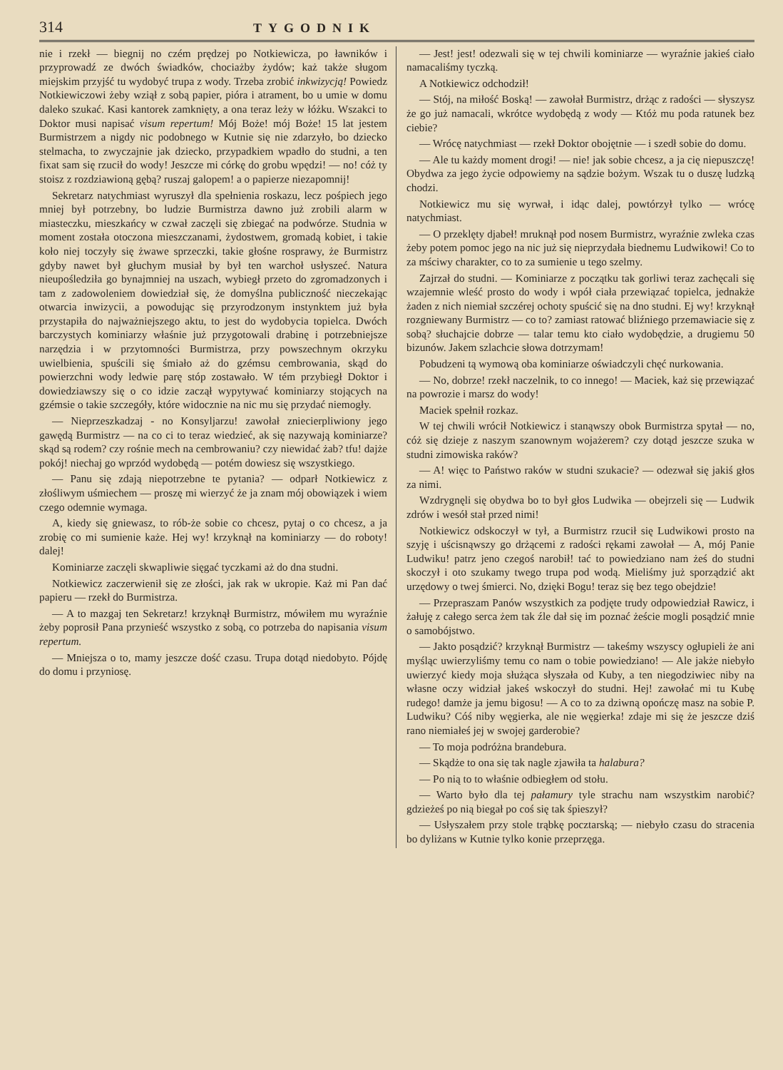314 TYGODNIK
nie i rzekł — biegnij no czém prędzej po Notkiewicza, po ławników i przyprowadź ze dwóch świadków, chociażby żydów; każ także sługom miejskim przyjść tu wydobyć trupa z wody. Trzeba zrobić inkwizycją! Powiedz Notkiewiczowi żeby wziął z sobą papier, pióra i atrament, bo u umie w domu daleko szukać. Kasi kantorek zamknięty, a ona teraz leży w łóżku. Wszakci to Doktor musi napisać visum repertum! Mój Boże! mój Boże! 15 lat jestem Burmistrzem a nigdy nic podobnego w Kutnie się nie zdarzyło, bo dziecko stelmacha, to zwyczajnie jak dziecko, przypadkiem wpadło do studni, a ten fixat sam się rzucił do wody! Jeszcze mi córkę do grobu wpędzi! — no! cóż ty stoisz z rozdziawioną gębą? ruszaj galopem! a o papierze niezapomnij!
Sekretarz natychmiast wyruszył dla spełnienia roskazu, lecz pośpiech jego mniej był potrzebny, bo ludzie Burmistrza dawno już zrobili alarm w miasteczku, mieszkańcy w czwał zaczęli się zbiegać na podwórze. Studnia w moment została otoczona mieszczanami, żydostwem, gromadą kobiet, i takie koło niej toczyły się żwawe sprzeczki, takie głośne rosprawy, że Burmistrz gdyby nawet był głuchym musiał by był ten warchoł usłyszeć. Natura nieupośledziła go bynajmniej na uszach, wybiegł przeto do zgromadzonych i tam z zadowoleniem dowiedział się, że domyślna publiczność nieczekając otwarcia inwizycii, a powodując się przyrodzonym instynktem już była przystapiła do najważniejszego aktu, to jest do wydobycia topielca. Dwóch barczystych kominiarzy właśnie już przygotowali drabinę i potrzebniejsze narzędzia i w przytomności Burmistrza, przy powszechnym okrzyku uwielbienia, spuścili się śmiało aż do gzémsu cembrowania, skąd do powierzchni wody ledwie parę stóp zostawało. W tém przybiegł Doktor i dowiedziawszy się o co idzie zaczął wypytywać kominiarzy stojących na gzémsie o takie szczegóły, które widocznie na nic mu się przydać niemogły.
— Nieprzeszkadzaj - no Konsyljarzu! zawołał zniecierpliwiony jego gawędą Burmistrz — na co ci to teraz wiedzieć, ak się nazywają kominiarze? skąd są rodem? czy rośnie mech na cembrowaniu? czy niewidać żab? tfu! dajże pokój! niechaj go wprzód wydobędą — potém dowiesz się wszystkiego.
— Panu się zdają niepotrzebne te pytania? — odparł Notkiewicz z złośliwym uśmiechem — proszę mi wierzyć że ja znam mój obowiązek i wiem czego odemnie wymaga.
A, kiedy się gniewasz, to rób-że sobie co chcesz, pytaj o co chcesz, a ja zrobię co mi sumienie każe. Hej wy! krzyknął na kominiarzy — do roboty! dalej!
Kominiarze zaczęli skwapliwie sięgać tyczkami aż do dna studni.
Notkiewicz zaczerwienił się ze złości, jak rak w ukropie. Każ mi Pan dać papieru — rzekł do Burmistrza.
— A to mazgaj ten Sekretarz! krzyknął Burmistrz, mówiłem mu wyraźnie żeby poprosił Pana przynieść wszystko z sobą, co potrzeba do napisania visum repertum.
— Mniejsza o to, mamy jeszcze dość czasu. Trupa dotąd niedobyto. Pójdę do domu i przyniosę.
— Jest! jest! odezwali się w tej chwili kominiarze — wyraźnie jakieś ciało namacaliśmy tyczką.
A Notkiewicz odchodził!
— Stój, na miłość Boską! — zawołał Burmistrz, drżąc z radości — słyszysz że go już namacali, wkrótce wydobędą z wody — Któż mu poda ratunek bez ciebie?
— Wrócę natychmiast — rzekł Doktor obojętnie — i szedł sobie do domu.
— Ale tu każdy moment drogi! — nie! jak sobie chcesz, a ja cię niepuszczę! Obydwa za jego życie odpowiemy na sądzie bożym. Wszak tu o duszę ludzką chodzi.
Notkiewicz mu się wyrwał, i idąc dalej, powtórzył tylko — wrócę natychmiast.
— O przeklęty djabeł! mruknął pod nosem Burmistrz, wyraźnie zwleka czas żeby potem pomoc jego na nic już się nieprzydała biednemu Ludwikowi! Co to za mściwy charakter, co to za sumienie u tego szelmy.
Zajrzał do studni. — Kominiarze z początku tak gorliwi teraz zachęcali się wzajemnie wleść prosto do wody i wpół ciała przewiązać topielca, jednakże żaden z nich niemiał szczérej ochoty spuścić się na dno studni. Ej wy! krzyknął rozgniewany Burmistrz — co to? zamiast ratować bliźniego przemawiacie się z sobą? słuchajcie dobrze — talar temu kto ciało wydobędzie, a drugiemu 50 bizunów. Jakem szlachcie słowa dotrzymam!
Pobudzeni tą wymową oba kominiarze oświadczyli chęć nurkowania.
— No, dobrze! rzekł naczelnik, to co innego! — Maciek, każ się przewiązać na powrozie i marsz do wody!
Maciek spełnił rozkaz.
W tej chwili wrócił Notkiewicz i stanąwszy obok Burmistrza spytał — no, cóż się dzieje z naszym szanownym wojażerem? czy dotąd jeszcze szuka w studni zimowiska raków?
— A! więc to Państwo raków w studni szukacie? — odezwał się jakiś głos za nimi.
Wzdrygnęli się obydwa bo to był głos Ludwika — obejrzeli się — Ludwik zdrów i wesół stał przed nimi!
Notkiewicz odskoczył w tył, a Burmistrz rzucił się Ludwikowi prosto na szyję i uścisnąwszy go drżącemi z radości rękami zawołał — A, mój Panie Ludwiku! patrz jeno czegoś narobił! tać to powiedziano nam żeś do studni skoczył i oto szukamy twego trupa pod wodą. Mieliśmy już sporządzić akt urzędowy o twej śmierci. No, dzięki Bogu! teraz się bez tego obejdzie!
— Przepraszam Panów wszystkich za podjęte trudy odpowiedział Rawicz, i żałuję z całego serca żem tak źle dał się im poznać żeście mogli posądzić mnie o samobójstwo.
— Jakto posądzić? krzyknął Burmistrz — takeśmy wszyscy ogłupieli że ani myśląc uwierzyliśmy temu co nam o tobie powiedziano! — Ale jakże niebyło uwierzyć kiedy moja służąca słyszała od Kuby, a ten niegodziwiec niby na własne oczy widział jakeś wskoczył do studni. Hej! zawołać mi tu Kubę rudego! damże ja jemu bigosu! — A co to za dziwną opończę masz na sobie P. Ludwiku? Cóś niby węgierka, ale nie węgierka! zdaje mi się że jeszcze dziś rano niemiałeś jej w swojej garderobie?
— To moja podróżna brandebura.
— Skądże to ona się tak nagle zjawiła ta halabura?
— Po nią to to właśnie odbiegłem od stołu.
— Warto było dla tej pałamury tyle strachu nam wszystkim narobić? gdzieżeś po nią biegał po coś się tak śpieszył?
— Usłyszałem przy stole trąbkę pocztarską; — niebyło czasu do stracenia bo dyliżans w Kutnie tylko konie przeprzęga.